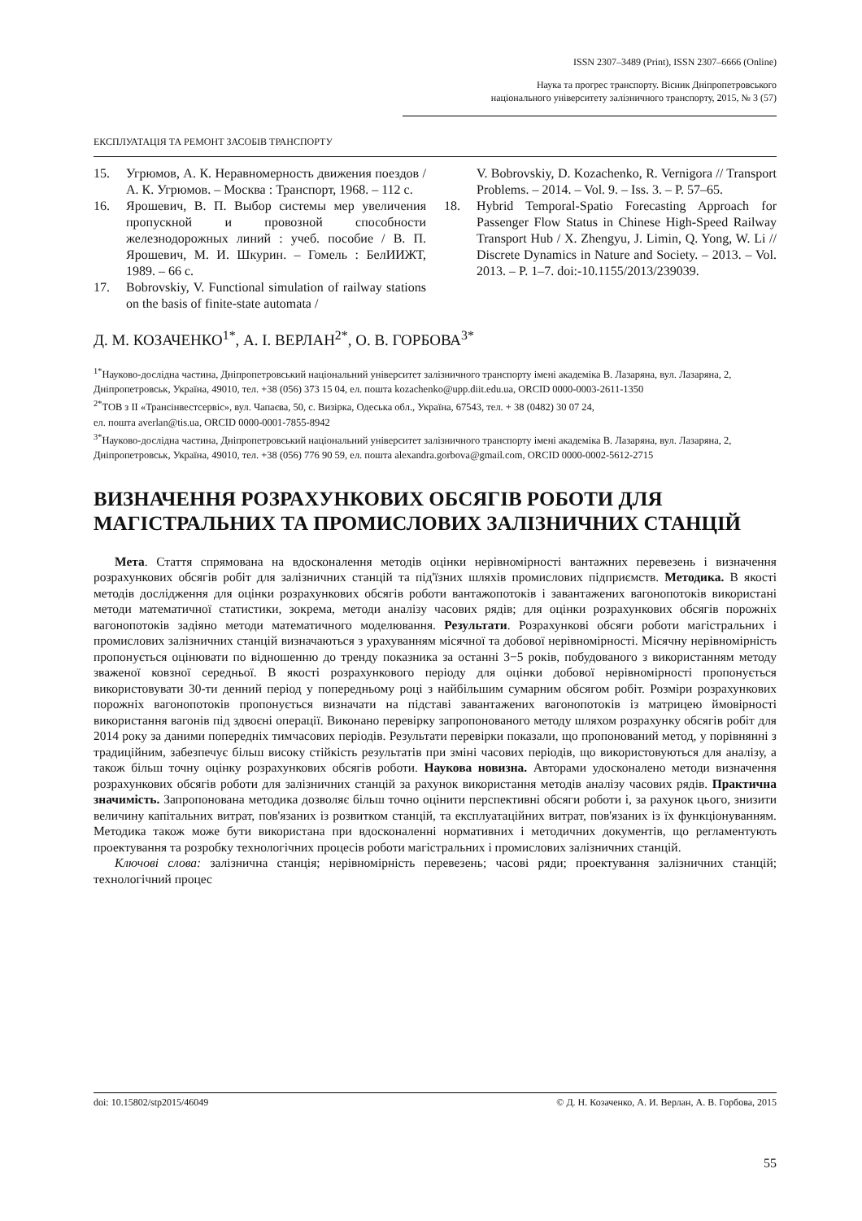ISSN 2307–3489 (Print), ISSN 2307–6666 (Online)
Наука та прогрес транспорту. Вісник Дніпропетровського
національного університету залізничного транспорту, 2015, № 3 (57)
ЕКСПЛУАТАЦІЯ ТА РЕМОНТ ЗАСОБІВ ТРАНСПОРТУ
15. Угрюмов, А. К. Неравномерность движения поездов / А. К. Угрюмов. – Москва : Транспорт, 1968. – 112 с.
16. Ярошевич, В. П. Выбор системы мер увеличения пропускной и провозной способности железнодорожных линий : учеб. пособие / В. П. Ярошевич, М. И. Шкурин. – Гомель : БелИИЖТ, 1989. – 66 с.
17. Bobrovskiy, V. Functional simulation of railway stations on the basis of finite-state automata /
V. Bobrovskiy, D. Kozachenko, R. Vernigora // Transport Problems. – 2014. – Vol. 9. – Iss. 3. – P. 57–65.
18. Hybrid Temporal-Spatio Forecasting Approach for Passenger Flow Status in Chinese High-Speed Railway Transport Hub / X. Zhengyu, J. Limin, Q. Yong, W. Li // Discrete Dynamics in Nature and Society. – 2013. – Vol. 2013. – P. 1–7. doi:-10.1155/2013/239039.
Д. М. КОЗАЧЕНКО<sup>1*</sup>, А. І. ВЕРЛАН<sup>2*</sup>, О. В. ГОРБОВА<sup>3*</sup>
<sup>1*</sup>Науково-дослідна частина, Дніпропетровський національний університет залізничного транспорту імені академіка В. Лазаряна, вул. Лазаряна, 2, Дніпропетровськ, Україна, 49010, тел. +38 (056) 373 15 04, ел. пошта kozachenko@upp.diit.edu.ua, ORCID 0000-0003-2611-1350
<sup>2*</sup>ТОВ з ІІ «Трансінвестсервіс», вул. Чапаєва, 50, с. Визірка, Одеська обл., Україна, 67543, тел. + 38 (0482) 30 07 24,
ел. пошта averlan@tis.ua, ORCID 0000-0001-7855-8942
<sup>3*</sup>Науково-дослідна частина, Дніпропетровський національний університет залізничного транспорту імені академіка В. Лазаряна, вул. Лазаряна, 2, Дніпропетровськ, Україна, 49010, тел. +38 (056) 776 90 59, ел. пошта alexandra.gorbova@gmail.com, ORCID 0000-0002-5612-2715
ВИЗНАЧЕННЯ РОЗРАХУНКОВИХ ОБСЯГІВ РОБОТИ ДЛЯ МАГІСТРАЛЬНИХ ТА ПРОМИСЛОВИХ ЗАЛІЗНИЧНИХ СТАНЦІЙ
Мета. Стаття спрямована на вдосконалення методів оцінки нерівномірності вантажних перевезень і визначення розрахункових обсягів робіт для залізничних станцій та під'їзних шляхів промислових підприємств. Методика. В якості методів дослідження для оцінки розрахункових обсягів роботи вантажопотоків і завантажених вагонопотоків використані методи математичної статистики, зокрема, методи аналізу часових рядів; для оцінки розрахункових обсягів порожніх вагонопотоків задіяно методи математичного моделювання. Результати. Розрахункові обсяги роботи магістральних і промислових залізничних станцій визначаються з урахуванням місячної та добової нерівномірності. Місячну нерівномірність пропонується оцінювати по відношенню до тренду показника за останні 3−5 років, побудованого з використанням методу зваженої ковзної середньої. В якості розрахункового періоду для оцінки добової нерівномірності пропонується використовувати 30-ти денний період у попередньому році з найбільшим сумарним обсягом робіт. Розміри розрахункових порожніх вагонопотоків пропонується визначати на підставі завантажених вагонопотоків із матрицею ймовірності використання вагонів під здвоєні операції. Виконано перевірку запропонованого методу шляхом розрахунку обсягів робіт для 2014 року за даними попередніх тимчасових періодів. Результати перевірки показали, що пропонований метод, у порівнянні з традиційним, забезпечує більш високу стійкість результатів при зміні часових періодів, що використовуються для аналізу, а також більш точну оцінку розрахункових обсягів роботи. Наукова новизна. Авторами удосконалено методи визначення розрахункових обсягів роботи для залізничних станцій за рахунок використання методів аналізу часових рядів. Практична значимість. Запропонована методика дозволяє більш точно оцінити перспективні обсяги роботи і, за рахунок цього, знизити величину капітальних витрат, пов'язаних із розвитком станцій, та експлуатаційних витрат, пов'язаних із їх функціонуванням. Методика також може бути використана при вдосконаленні нормативних і методичних документів, що регламентують проектування та розробку технологічних процесів роботи магістральних і промислових залізничних станцій.
Ключові слова: залізнична станція; нерівномірність перевезень; часові ряди; проектування залізничних станцій; технологічний процес
doi: 10.15802/stp2015/46049 © Д. Н. Козаченко, А. И. Верлан, А. В. Горбова, 2015
55